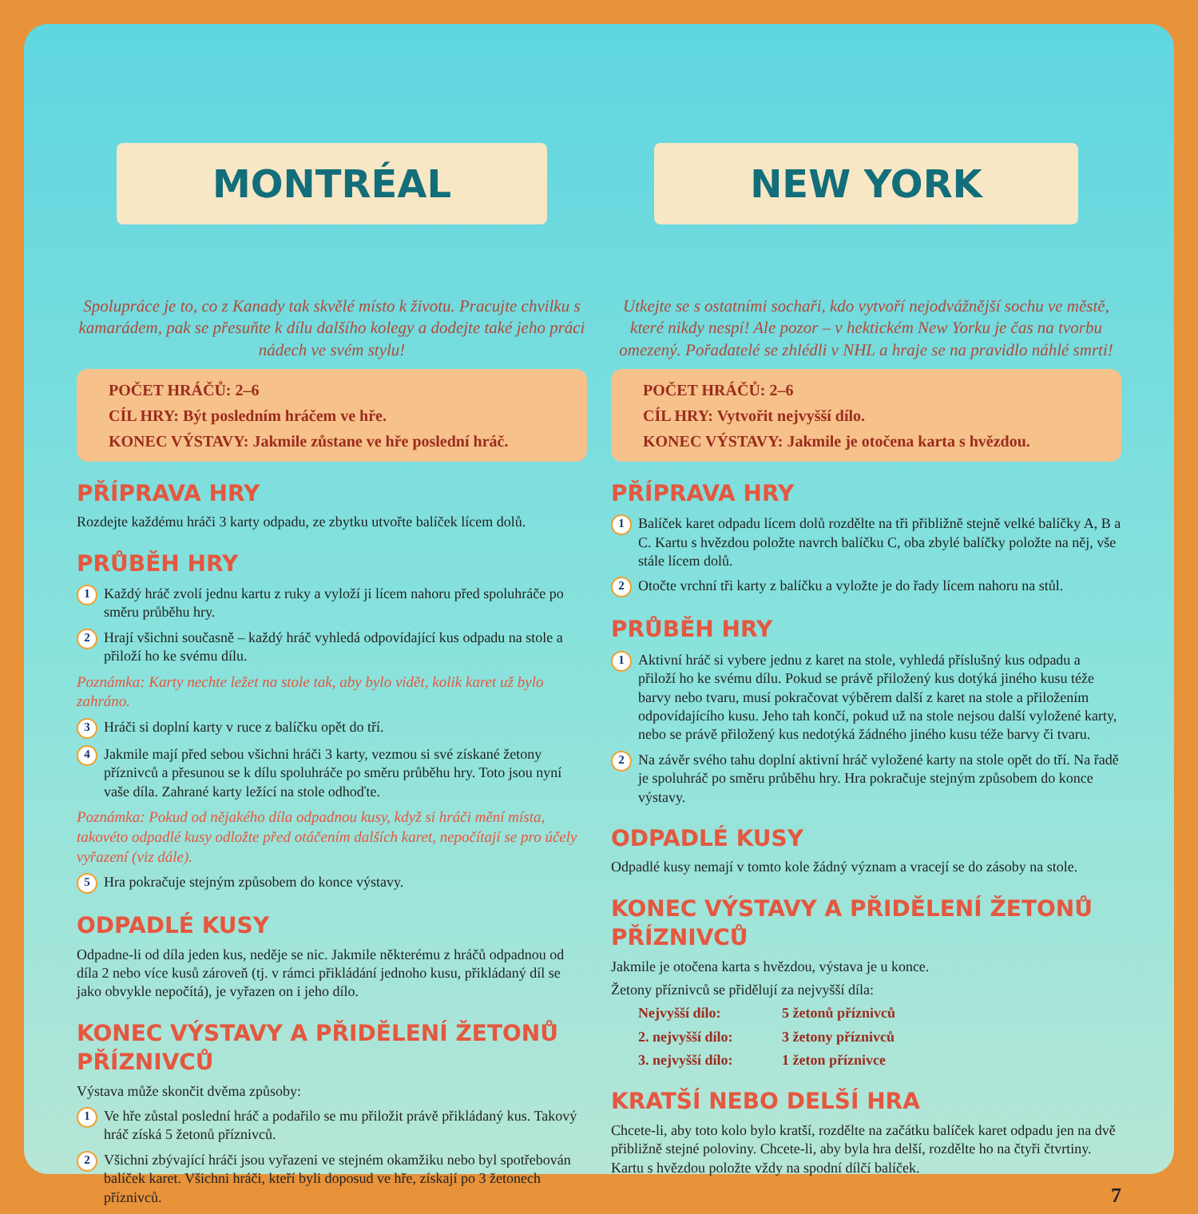MONTRÉAL
Spolupráce je to, co z Kanady tak skvělé místo k životu. Pracujte chvilku s kamarádem, pak se přesuňte k dílu dalšího kolegy a dodejte také jeho práci nádech ve svém stylu!
POČET HRÁČŮ: 2–6
CÍL HRY: Být posledním hráčem ve hře.
KONEC VÝSTAVY: Jakmile zůstane ve hře poslední hráč.
PŘÍPRAVA HRY
Rozdejte každému hráči 3 karty odpadu, ze zbytku utvořte balíček lícem dolů.
PRŮBĚH HRY
1 Každý hráč zvolí jednu kartu z ruky a vyloží ji lícem nahoru před spoluhráče po směru průběhu hry.
2 Hrají všichni současně – každý hráč vyhledá odpovídající kus odpadu na stole a přiloží ho ke svému dílu.
Poznámka: Karty nechte ležet na stole tak, aby bylo vidět, kolik karet už bylo zahráno.
3 Hráči si doplní karty v ruce z balíčku opět do tří.
4 Jakmile mají před sebou všichni hráči 3 karty, vezmou si své získané žetony příznivců a přesunou se k dílu spoluhráče po směru průběhu hry. Toto jsou nyní vaše díla. Zahrané karty ležící na stole odhoďte.
Poznámka: Pokud od nějakého díla odpadnou kusy, když si hráči mění místa, takovéto odpadlé kusy odložte před otáčením dalších karet, nepočítají se pro účely vyřazení (viz dále).
5 Hra pokračuje stejným způsobem do konce výstavy.
ODPADLÉ KUSY
Odpadne-li od díla jeden kus, neděje se nic. Jakmile některému z hráčů odpadnou od díla 2 nebo více kusů zároveň (tj. v rámci přikládání jednoho kusu, přikládaný díl se jako obvykle nepočítá), je vyřazen on i jeho dílo.
KONEC VÝSTAVY A PŘIDĚLENÍ ŽETONŮ PŘÍZNIVCŮ
Výstava může skončit dvěma způsoby:
1 Ve hře zůstal poslední hráč a podařilo se mu přiložit právě přikládaný kus. Takový hráč získá 5 žetonů příznivců.
2 Všichni zbývající hráči jsou vyřazeni ve stejném okamžiku nebo byl spotřebován balíček karet. Všichni hráči, kteří byli doposud ve hře, získají po 3 žetonech příznivců.
NEW YORK
Utkejte se s ostatními sochaři, kdo vytvoří nejodvážnější sochu ve městě, které nikdy nespí! Ale pozor – v hektickém New Yorku je čas na tvorbu omezený. Pořadatelé se zhlédli v NHL a hraje se na pravidlo náhlé smrti!
POČET HRÁČŮ: 2–6
CÍL HRY: Vytvořit nejvyšší dílo.
KONEC VÝSTAVY: Jakmile je otočena karta s hvězdou.
PŘÍPRAVA HRY
1 Balíček karet odpadu lícem dolů rozdělte na tři přibližně stejně velké balíčky A, B a C. Kartu s hvězdou položte navrch balíčku C, oba zbylé balíčky položte na něj, vše stále lícem dolů.
2 Otočte vrchní tři karty z balíčku a vyložte je do řady lícem nahoru na stůl.
PRŮBĚH HRY
1 Aktivní hráč si vybere jednu z karet na stole, vyhledá příslušný kus odpadu a přiloží ho ke svému dílu. Pokud se právě přiložený kus dotýká jiného kusu téže barvy nebo tvaru, musí pokračovat výběrem další z karet na stole a přiložením odpovídajícího kusu. Jeho tah končí, pokud už na stole nejsou další vyložené karty, nebo se právě přiložený kus nedotýká žádného jiného kusu téže barvy či tvaru.
2 Na závěr svého tahu doplní aktivní hráč vyložené karty na stole opět do tří. Na řadě je spoluhráč po směru průběhu hry. Hra pokračuje stejným způsobem do konce výstavy.
ODPADLÉ KUSY
Odpadlé kusy nemají v tomto kole žádný význam a vracejí se do zásoby na stole.
KONEC VÝSTAVY A PŘIDĚLENÍ ŽETONŮ PŘÍZNIVCŮ
Jakmile je otočena karta s hvězdou, výstava je u konce.
Žetony příznivců se přidělují za nejvyšší díla:
Nejvyšší dílo: 5 žetonů příznivců 2. nejvyšší dílo: 3 žetony příznivců 3. nejvyšší dílo: 1 žeton příznivce
KRATŠÍ NEBO DELŠÍ HRA
Chcete-li, aby toto kolo bylo kratší, rozdělte na začátku balíček karet odpadu jen na dvě přibližně stejné poloviny. Chcete-li, aby byla hra delší, rozdělte ho na čtyři čtvrtiny. Kartu s hvězdou položte vždy na spodní dílčí balíček.
7